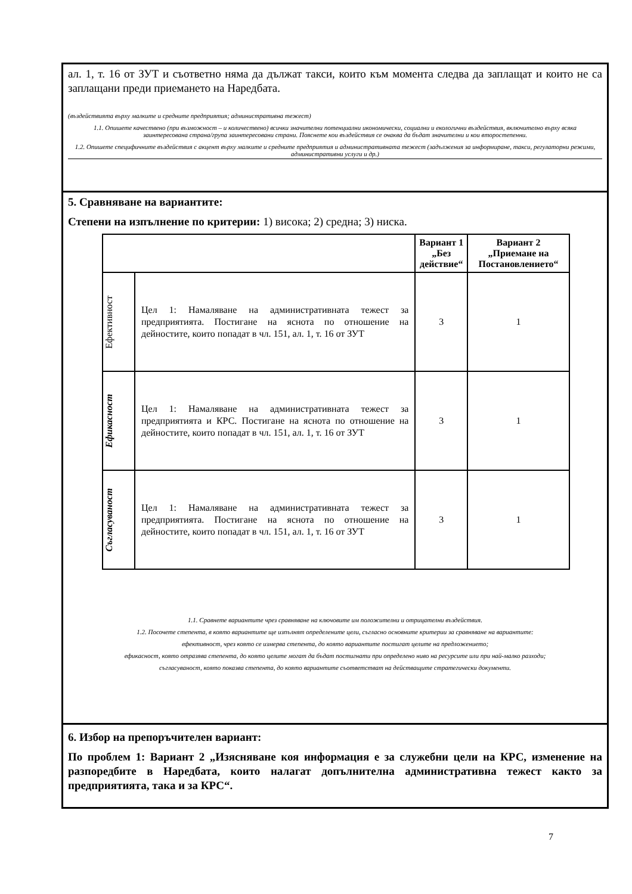ал. 1, т. 16 от ЗУТ и съответно няма да дължат такси, които към момента следва да заплащат и които не са заплащани преди приемането на Наредбата.
(въздействията върху малките и средните предприятия; административна тежест)
1.1. Опишете качествено (при възможност – и количествено) всички значителни потенциални икономически, социални и екологични въздействия, включително върху всяка заинтересована страна/група заинтересовани страни. Пояснете кои въздействия се очаква да бъдат значителни и кои второстепенни.
1.2. Опишете специфичните въздействия с акцент върху малките и средните предприятия и административната тежест (задължения за информиране, такси, регулаторни режими, административни услуги и др.)
5. Сравняване на вариантите:
Степени на изпълнение по критерии: 1) висока; 2) средна; 3) ниска.
| | | Вариант 1 „Без действие“ | Вариант 2 „Приемане на Постановлението“ |
| --- | --- | --- | --- |
| Ефективност | Цел 1: Намаляване на административната тежест за предприятията. Постигане на яснота по отношение на дейностите, които попадат в чл. 151, ал. 1, т. 16 от ЗУТ | 3 | 1 |
| Ефикасност | Цел 1: Намаляване на административната тежест за предприятията и КРС. Постигане на яснота по отношение на дейностите, които попадат в чл. 151, ал. 1, т. 16 от ЗУТ | 3 | 1 |
| Съгласуваност | Цел 1: Намаляване на административната тежест за предприятията. Постигане на яснота по отношение на дейностите, които попадат в чл. 151, ал. 1, т. 16 от ЗУТ | 3 | 1 |
1.1. Сравнете вариантите чрез сравняване на ключовите им положителни и отрицателни въздействия.
1.2. Посочете степента, в която вариантите ще изпълнят определените цели, съгласно основните критерии за сравняване на вариантите:
ефективност, чрез която се измерва степента, до която вариантите постигат целите на предложението;
ефикасност, която отразява степента, до която целите могат да бъдат постигнати при определено ниво на ресурсите или при най-малко разходи;
съгласуваност, която показва степента, до която вариантите съответстват на действащите стратегически документи.
6. Избор на препоръчителен вариант:
По проблем 1: Вариант 2 „Изясняване коя информация е за служебни цели на КРС, изменение на разпоредбите в Наредбата, които налагат допълнителна административна тежест както за предприятията, така и за КРС“.
7